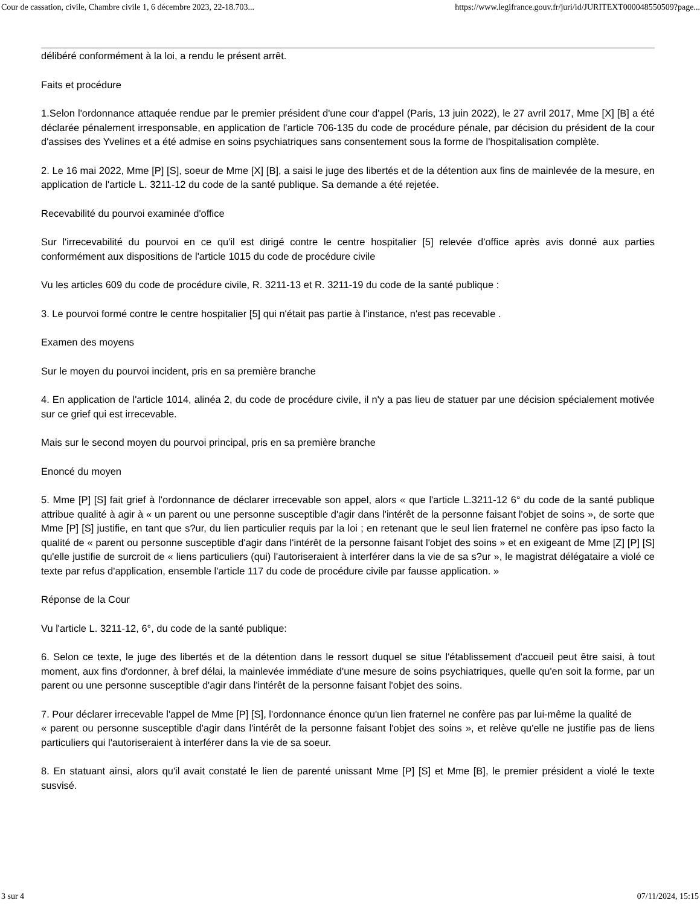Cour de cassation, civile, Chambre civile 1, 6 décembre 2023, 22-18.703... https://www.legifrance.gouv.fr/juri/id/JURITEXT000048550509?page...
délibéré conformément à la loi, a rendu le présent arrêt.
Faits et procédure
1.Selon l'ordonnance attaquée rendue par le premier président d'une cour d'appel (Paris, 13 juin 2022), le 27 avril 2017, Mme [X] [B] a été déclarée pénalement irresponsable, en application de l'article 706-135 du code de procédure pénale, par décision du président de la cour d'assises des Yvelines et a été admise en soins psychiatriques sans consentement sous la forme de l'hospitalisation complète.
2. Le 16 mai 2022, Mme [P] [S], soeur de Mme [X] [B], a saisi le juge des libertés et de la détention aux fins de mainlevée de la mesure, en application de l'article L. 3211-12 du code de la santé publique. Sa demande a été rejetée.
Recevabilité du pourvoi examinée d'office
Sur l'irrecevabilité du pourvoi en ce qu'il est dirigé contre le centre hospitalier [5] relevée d'office après avis donné aux parties conformément aux dispositions de l'article 1015 du code de procédure civile
Vu les articles 609 du code de procédure civile, R. 3211-13 et R. 3211-19 du code de la santé publique :
3. Le pourvoi formé contre le centre hospitalier [5] qui n'était pas partie à l'instance, n'est pas recevable .
Examen des moyens
Sur le moyen du pourvoi incident, pris en sa première branche
4. En application de l'article 1014, alinéa 2, du code de procédure civile, il n'y a pas lieu de statuer par une décision spécialement motivée sur ce grief qui est irrecevable.
Mais sur le second moyen du pourvoi principal, pris en sa première branche
Enoncé du moyen
5. Mme [P] [S] fait grief à l'ordonnance de déclarer irrecevable son appel, alors « que l'article L.3211-12 6° du code de la santé publique attribue qualité à agir à « un parent ou une personne susceptible d'agir dans l'intérêt de la personne faisant l'objet de soins », de sorte que Mme [P] [S] justifie, en tant que s?ur, du lien particulier requis par la loi ; en retenant que le seul lien fraternel ne confère pas ipso facto la qualité de « parent ou personne susceptible d'agir dans l'intérêt de la personne faisant l'objet des soins » et en exigeant de Mme [Z] [P] [S] qu'elle justifie de surcroit de « liens particuliers (qui) l'autoriseraient à interférer dans la vie de sa s?ur », le magistrat délégataire a violé ce texte par refus d'application, ensemble l'article 117 du code de procédure civile par fausse application. »
Réponse de la Cour
Vu l'article L. 3211-12, 6°, du code de la santé publique:
6. Selon ce texte, le juge des libertés et de la détention dans le ressort duquel se situe l'établissement d'accueil peut être saisi, à tout moment, aux fins d'ordonner, à bref délai, la mainlevée immédiate d'une mesure de soins psychiatriques, quelle qu'en soit la forme, par un parent ou une personne susceptible d'agir dans l'intérêt de la personne faisant l'objet des soins.
7. Pour déclarer irrecevable l'appel de Mme [P] [S], l'ordonnance énonce qu'un lien fraternel ne confère pas par lui-même la qualité de
« parent ou personne susceptible d'agir dans l'intérêt de la personne faisant l'objet des soins », et relève qu'elle ne justifie pas de liens particuliers qui l'autoriseraient à interférer dans la vie de sa soeur.
8. En statuant ainsi, alors qu'il avait constaté le lien de parenté unissant Mme [P] [S] et Mme [B], le premier président a violé le texte susvisé.
3 sur 4 07/11/2024, 15:15